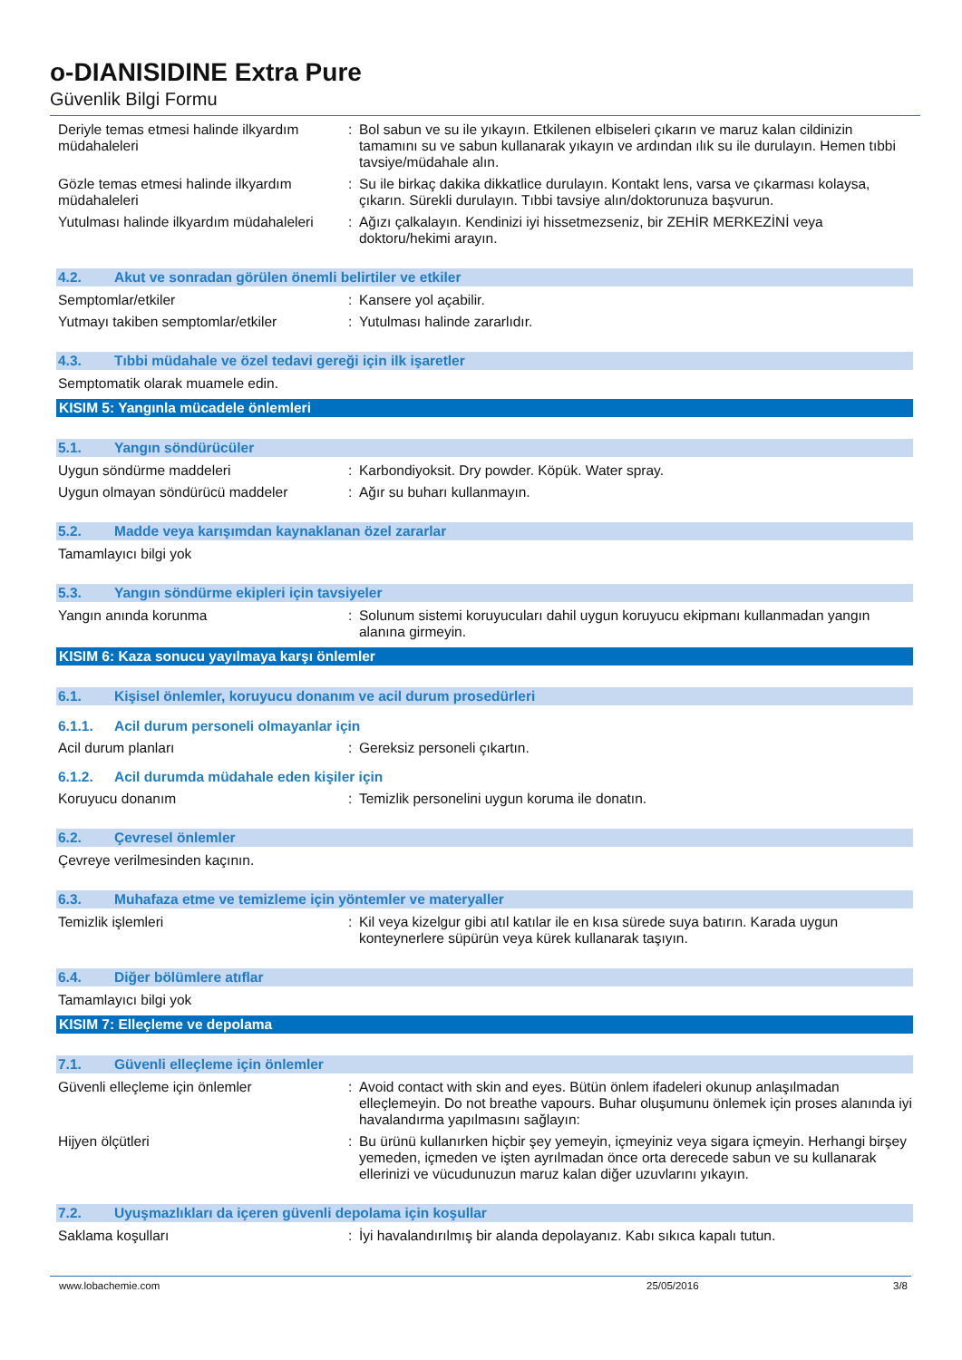o-DIANISIDINE Extra Pure
Güvenlik Bilgi Formu
Deriyle temas etmesi halinde ilkyardım müdahaleleri
: Bol sabun ve su ile yıkayın. Etkilenen elbiseleri çıkarın ve maruz kalan cildinizin tamamını su ve sabun kullanarak yıkayın ve ardından ılık su ile durulayın. Hemen tıbbi tavsiye/müdahale alın.
Gözle temas etmesi halinde ilkyardım müdahaleleri
: Su ile birkaç dakika dikkatlice durulayın. Kontakt lens, varsa ve çıkarması kolaysa, çıkarın. Sürekli durulayın. Tıbbi tavsiye alın/doktorunuza başvurun.
Yutulması halinde ilkyardım müdahaleleri
: Ağızı çalkalayın. Kendinizi iyi hissetmezseniz, bir ZEHİR MERKEZİNİ veya doktoru/hekimi arayın.
4.2. Akut ve sonradan görülen önemli belirtiler ve etkiler
Semptomlar/etkiler : Kansere yol açabilir.
Yutmayı takiben semptomlar/etkiler : Yutulması halinde zararlıdır.
4.3. Tıbbi müdahale ve özel tedavi gereği için ilk işaretler
Semptomatik olarak muamele edin.
KISIM 5: Yangınla mücadele önlemleri
5.1. Yangın söndürücüler
Uygun söndürme maddeleri : Karbondiyoksit. Dry powder. Köpük. Water spray.
Uygun olmayan söndürücü maddeler : Ağır su buharı kullanmayın.
5.2. Madde veya karışımdan kaynaklanan özel zararlar
Tamamlayıcı bilgi yok
5.3. Yangın söndürme ekipleri için tavsiyeler
Yangın anında korunma : Solunum sistemi koruyucuları dahil uygun koruyucu ekipmanı kullanmadan yangın alanına girmeyin.
KISIM 6: Kaza sonucu yayılmaya karşı önlemler
6.1. Kişisel önlemler, koruyucu donanım ve acil durum prosedürleri
6.1.1. Acil durum personeli olmayanlar için
Acil durum planları : Gereksiz personeli çıkartın.
6.1.2. Acil durumda müdahale eden kişiler için
Koruyucu donanım : Temizlik personelini uygun koruma ile donatın.
6.2. Çevresel önlemler
Çevreye verilmesinden kaçının.
6.3. Muhafaza etme ve temizleme için yöntemler ve materyaller
Temizlik işlemleri : Kil veya kizelgur gibi atıl katılar ile en kısa sürede suya batırın. Karada uygun konteynerlere süpürün veya kürek kullanarak taşıyın.
6.4. Diğer bölümlere atıflar
Tamamlayıcı bilgi yok
KISIM 7: Elleçleme ve depolama
7.1. Güvenli elleçleme için önlemler
Güvenli elleçleme için önlemler : Avoid contact with skin and eyes. Bütün önlem ifadeleri okunup anlaşılmadan elleçlemeyin. Do not breathe vapours. Buhar oluşumunu önlemek için proses alanında iyi havalandırma yapılmasını sağlayın:
Hijyen ölçütleri : Bu ürünü kullanırken hiçbir şey yemeyin, içmeyiniz veya sigara içmeyin. Herhangi birşey yemeden, içmeden ve işten ayrılmadan önce orta derecede sabun ve su kullanarak ellerinizi ve vücudunuzun maruz kalan diğer uzuvlarını yıkayın.
7.2. Uyuşmazlıkları da içeren güvenli depolama için koşullar
Saklama koşulları : İyi havalandırılmış bir alanda depolayanız. Kabı sıkıca kapalı tutun.
www.lobachemie.com 25/05/2016 3/8